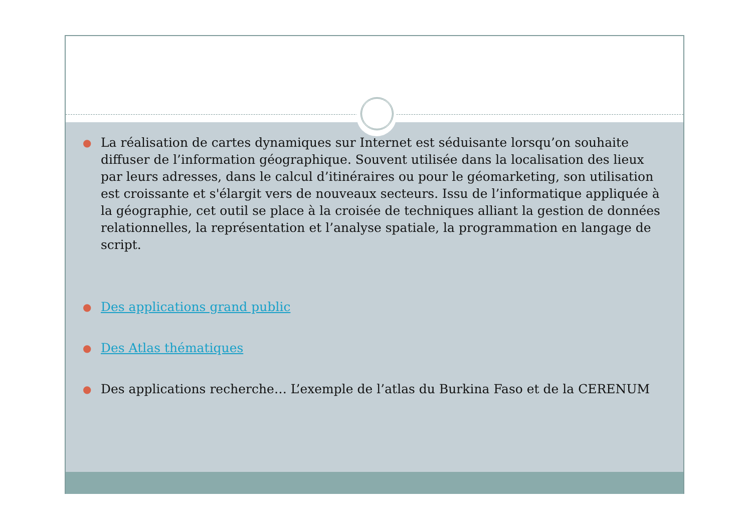● La réalisation de cartes dynamiques sur Internet est séduisante lorsqu’on souhaite diffuser de l’information géographique. Souvent utilisée dans la localisation des lieux par leurs adresses, dans le calcul d’itinéraires ou pour le géomarketing, son utilisation est croissante et s'élargit vers de nouveaux secteurs. Issu de l’informatique appliquée à la géographie, cet outil se place à la croisée de techniques alliant la gestion de données relationnelles, la représentation et l’analyse spatiale, la programmation en langage de script.
● Des applications grand public
● Des Atlas thématiques
● Des applications recherche… L’exemple de l’atlas du Burkina Faso et de la CERENUM